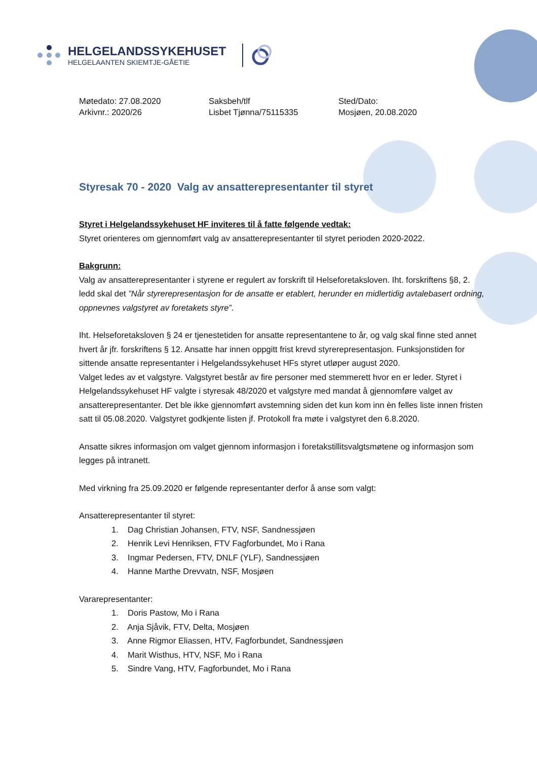HELGELANDSSYKEHUSET
HELGELAANTEN SKIEMTJE-GÅETIE
Møtedato: 27.08.2020
Arkivnr.: 2020/26
Saksbeh/tlf
Lisbet Tjønna/75115335
Sted/Dato:
Mosjøen, 20.08.2020
Styresak 70 - 2020 Valg av ansatterepresentanter til styret
Styret i Helgelandssykehuset HF inviteres til å fatte følgende vedtak:
Styret orienteres om gjennomført valg av ansatterepresentanter til styret perioden 2020-2022.
Bakgrunn:
Valg av ansatterepresentanter i styrene er regulert av forskrift til Helseforetaksloven. Iht. forskriftens §8, 2. ledd skal det ”Når styrerepresentasjon for de ansatte er etablert, herunder en midlertidig avtalebasert ordning, oppnevnes valgstyret av foretakets styre”.
Iht. Helseforetaksloven § 24 er tjenestetiden for ansatte representantene to år, og valg skal finne sted annet hvert år jfr. forskriftens § 12. Ansatte har innen oppgitt frist krevd styrerepresentasjon. Funksjonstiden for sittende ansatte representanter i Helgelandssykehuset HFs styret utløper august 2020.
Valget ledes av et valgstyre. Valgstyret består av fire personer med stemmerett hvor en er leder. Styret i Helgelandssykehuset HF valgte i styresak 48/2020 et valgstyre med mandat å gjennomføre valget av ansatterepresentanter. Det ble ikke gjennomført avstemning siden det kun kom inn èn felles liste innen fristen satt til 05.08.2020. Valgstyret godkjente listen jf. Protokoll fra møte i valgstyret den 6.8.2020.
Ansatte sikres informasjon om valget gjennom informasjon i foretakstillitsvalgtsmøtene og informasjon som legges på intranett.
Med virkning fra 25.09.2020 er følgende representanter derfor å anse som valgt:
Ansatterepresentanter til styret:
1. Dag Christian Johansen, FTV, NSF, Sandnessjøen
2. Henrik Levi Henriksen, FTV Fagforbundet, Mo i Rana
3. Ingmar Pedersen, FTV, DNLF (YLF), Sandnessjøen
4. Hanne Marthe Drevvatn, NSF, Mosjøen
Vararepresentanter:
1. Doris Pastow, Mo i Rana
2. Anja Sjåvik, FTV, Delta, Mosjøen
3. Anne Rigmor Eliassen, HTV, Fagforbundet, Sandnessjøen
4. Marit Wisthus, HTV, NSF, Mo i Rana
5. Sindre Vang, HTV, Fagforbundet, Mo i Rana